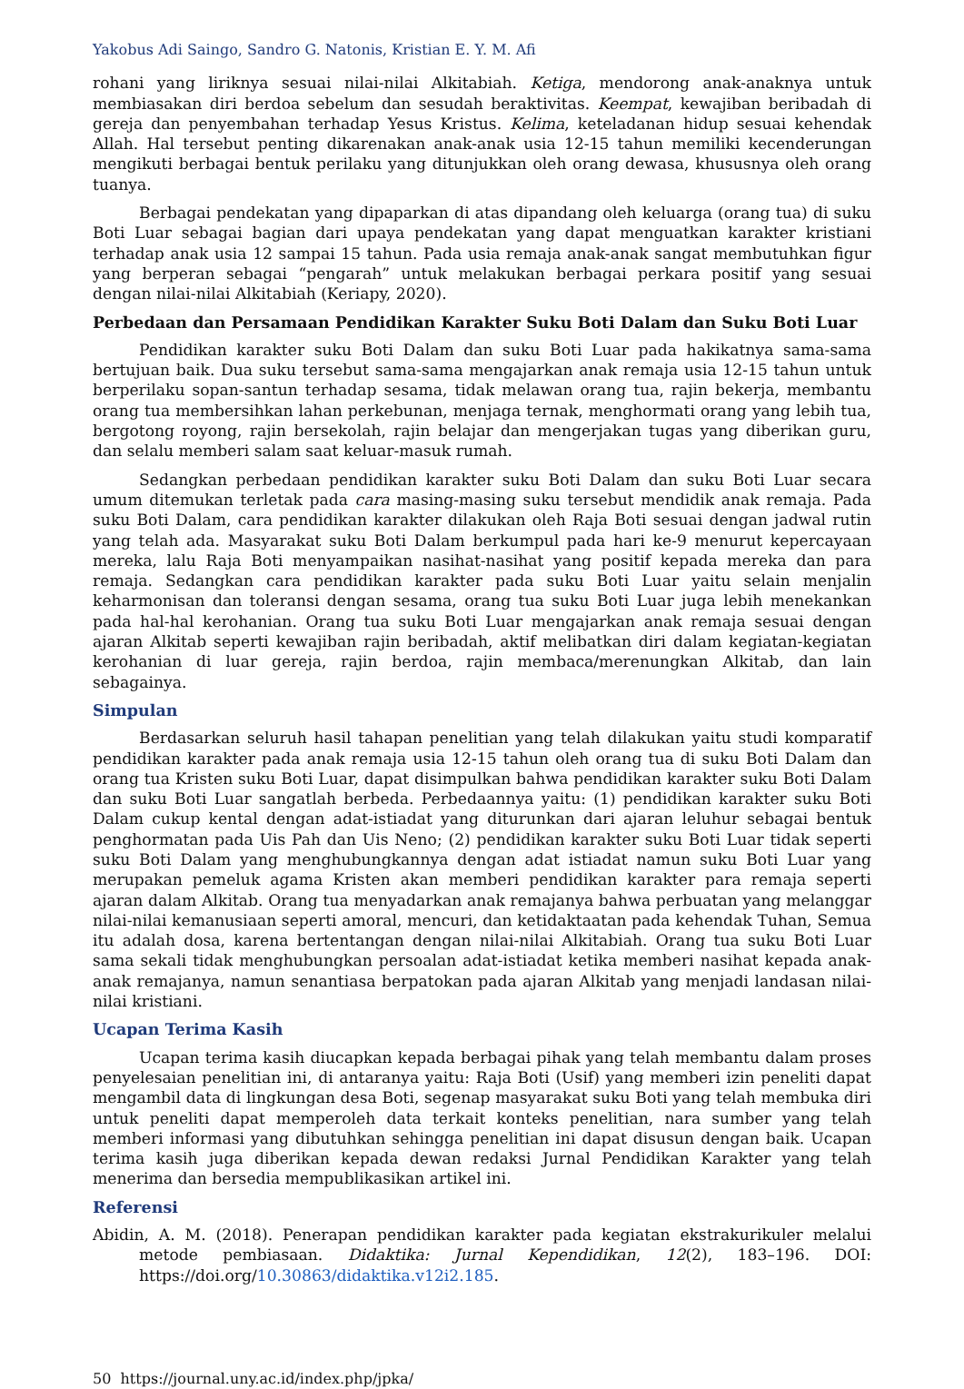Yakobus Adi Saingo, Sandro G. Natonis, Kristian E. Y. M. Afi
rohani yang liriknya sesuai nilai-nilai Alkitabiah. Ketiga, mendorong anak-anaknya untuk membiasakan diri berdoa sebelum dan sesudah beraktivitas. Keempat, kewajiban beribadah di gereja dan penyembahan terhadap Yesus Kristus. Kelima, keteladanan hidup sesuai kehendak Allah. Hal tersebut penting dikarenakan anak-anak usia 12-15 tahun memiliki kecenderungan mengikuti berbagai bentuk perilaku yang ditunjukkan oleh orang dewasa, khususnya oleh orang tuanya.
Berbagai pendekatan yang dipaparkan di atas dipandang oleh keluarga (orang tua) di suku Boti Luar sebagai bagian dari upaya pendekatan yang dapat menguatkan karakter kristiani terhadap anak usia 12 sampai 15 tahun. Pada usia remaja anak-anak sangat membutuhkan figur yang berperan sebagai “pengarah” untuk melakukan berbagai perkara positif yang sesuai dengan nilai-nilai Alkitabiah (Keriapy, 2020).
Perbedaan dan Persamaan Pendidikan Karakter Suku Boti Dalam dan Suku Boti Luar
Pendidikan karakter suku Boti Dalam dan suku Boti Luar pada hakikatnya sama-sama bertujuan baik. Dua suku tersebut sama-sama mengajarkan anak remaja usia 12-15 tahun untuk berperilaku sopan-santun terhadap sesama, tidak melawan orang tua, rajin bekerja, membantu orang tua membersihkan lahan perkebunan, menjaga ternak, menghormati orang yang lebih tua, bergotong royong, rajin bersekolah, rajin belajar dan mengerjakan tugas yang diberikan guru, dan selalu memberi salam saat keluar-masuk rumah.
Sedangkan perbedaan pendidikan karakter suku Boti Dalam dan suku Boti Luar secara umum ditemukan terletak pada cara masing-masing suku tersebut mendidik anak remaja. Pada suku Boti Dalam, cara pendidikan karakter dilakukan oleh Raja Boti sesuai dengan jadwal rutin yang telah ada. Masyarakat suku Boti Dalam berkumpul pada hari ke-9 menurut kepercayaan mereka, lalu Raja Boti menyampaikan nasihat-nasihat yang positif kepada mereka dan para remaja. Sedangkan cara pendidikan karakter pada suku Boti Luar yaitu selain menjalin keharmonisan dan toleransi dengan sesama, orang tua suku Boti Luar juga lebih menekankan pada hal-hal kerohanian. Orang tua suku Boti Luar mengajarkan anak remaja sesuai dengan ajaran Alkitab seperti kewajiban rajin beribadah, aktif melibatkan diri dalam kegiatan-kegiatan kerohanian di luar gereja, rajin berdoa, rajin membaca/merenungkan Alkitab, dan lain sebagainya.
Simpulan
Berdasarkan seluruh hasil tahapan penelitian yang telah dilakukan yaitu studi komparatif pendidikan karakter pada anak remaja usia 12-15 tahun oleh orang tua di suku Boti Dalam dan orang tua Kristen suku Boti Luar, dapat disimpulkan bahwa pendidikan karakter suku Boti Dalam dan suku Boti Luar sangatlah berbeda. Perbedaannya yaitu: (1) pendidikan karakter suku Boti Dalam cukup kental dengan adat-istiadat yang diturunkan dari ajaran leluhur sebagai bentuk penghormatan pada Uis Pah dan Uis Neno; (2) pendidikan karakter suku Boti Luar tidak seperti suku Boti Dalam yang menghubungkannya dengan adat istiadat namun suku Boti Luar yang merupakan pemeluk agama Kristen akan memberi pendidikan karakter para remaja seperti ajaran dalam Alkitab. Orang tua menyadarkan anak remajanya bahwa perbuatan yang melanggar nilai-nilai kemanusiaan seperti amoral, mencuri, dan ketidaktaatan pada kehendak Tuhan, Semua itu adalah dosa, karena bertentangan dengan nilai-nilai Alkitabiah. Orang tua suku Boti Luar sama sekali tidak menghubungkan persoalan adat-istiadat ketika memberi nasihat kepada anak-anak remajanya, namun senantiasa berpatokan pada ajaran Alkitab yang menjadi landasan nilai-nilai kristiani.
Ucapan Terima Kasih
Ucapan terima kasih diucapkan kepada berbagai pihak yang telah membantu dalam proses penyelesaian penelitian ini, di antaranya yaitu: Raja Boti (Usif) yang memberi izin peneliti dapat mengambil data di lingkungan desa Boti, segenap masyarakat suku Boti yang telah membuka diri untuk peneliti dapat memperoleh data terkait konteks penelitian, nara sumber yang telah memberi informasi yang dibutuhkan sehingga penelitian ini dapat disusun dengan baik. Ucapan terima kasih juga diberikan kepada dewan redaksi Jurnal Pendidikan Karakter yang telah menerima dan bersedia mempublikasikan artikel ini.
Referensi
Abidin, A. M. (2018). Penerapan pendidikan karakter pada kegiatan ekstrakurikuler melalui metode pembiasaan. Didaktika: Jurnal Kependidikan, 12(2), 183–196. DOI: https://doi.org/10.30863/didaktika.v12i2.185.
50 https://journal.uny.ac.id/index.php/jpka/